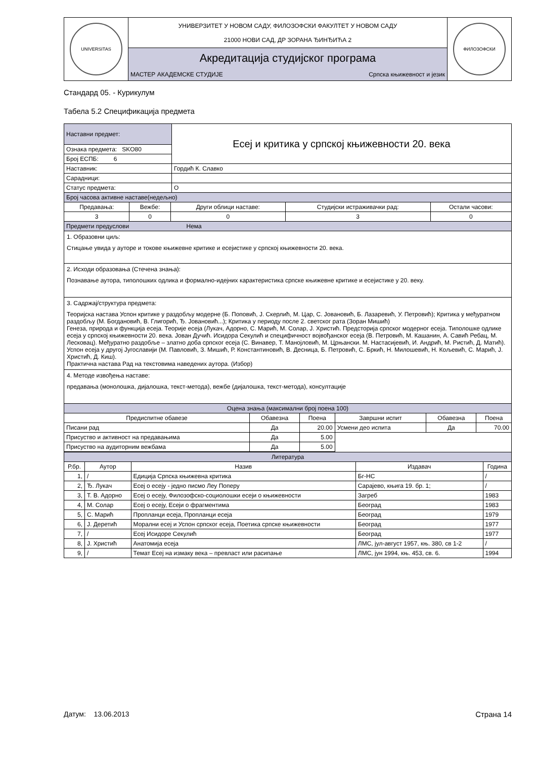| UNIVERSITAS | УНИВЕРЗИТЕТ У НОВОМ САДУ, ФИЛОЗОФСКИ ФАКУЛТЕТ У НОВОМ САДУ 21000 НОВИ САД, ДР ЗОРАНА ЂИНЂИЋА 2 | ФИЛОЗОФСКИ |
| | Акредитација студијског програма | |
| | МАСТЕР АКАДЕМСКЕ СТУДИЈЕ Српска књижевност и језик | |
Стандард 05. - Курикулум
Табела 5.2 Спецификација предмета
| Наставни предмет: | Есеј и критика у српској књижевности 20. века |
| Ознака предмета: SKO80 | |
| Број ЕСПБ: 6 | |
| Наставник: | Гордић К. Славко |
| Сарадници: | |
| Статус предмета: | О |
| Број часова активне наставе(недељно) | | | | |
| Предавања: | Вежбе: | Други облици наставе: | Студијски истраживачки рад: | Остали часови: |
| 3 | 0 | 0 | 3 | 0 |
| Предмети предуслови Нема | | | | |
1. Образовни циљ:
Стицање увида у ауторе и токове књижевне критике и есејистике у српској књижевности 20. века.
2. Исходи образовања (Стечена знања):
Познавање аутора, типолошких одлика и формално-идејних карактеристика српске књижевне критике и есејистике у 20. веку.
3. Садржај/структура предмета:
Теоријска настава Успон критике у раздобљу модерне (Б. Поповић, Ј. Скерлић, М. Цар, С. Јовановић, Б. Лазаревић, У. Петровић); Критика у међуратном раздобљу (М. Богдановић, В. Глигорић, Ђ. Јовановић...); Критика у периоду после 2. светског рата (Зоран Мишић)
Генеза, природа и функција есеја. Теорије есеја (Лукач, Адорно, С. Марић, М. Солар, Ј. Христић. Предсторија српског модерног есеја. Типолошке одлике есеја у српској књижевности 20. века. Јован Дучић. Исидора Секулић и специфичност војвођанског есеја (В. Петровић, М. Кашанин, А. Савић Ребац, М. Лесковац). Међуратно раздобље – златно доба српског есеја (С. Винавер, Т. Манојловић, М. Црњански. М. Настасијевић, И. Андрић, М. Ристић, Д. Матић). Успон есеја у другој Југославији (М. Павловић, З. Мишић, Р. Константиновић, В. Десница, Б. Петровић, С. Бркић, Н. Милошевић, Н. Кољевић, С. Марић, Ј. Христић, Д. Киш).
Практична настава Рад на текстовима наведених аутора. (Избор)
4. Методе извођења наставе:
предавања (монолошка, дијалошка, текст-метода), вежбе (дијалошка, текст-метода), консултације
| Оцена знања (максимални број поена 100) | | | | | |
| Предиспитне обавезе | Обавезна | Поена | Завршни испит | Обавезна | Поена |
| Писани рад | Да | 20.00 | Усмени део испита | Да | 70.00 |
| Присуство и активност на предавањима | Да | 5.00 | | | |
| Присуство на аудиторним вежбама | Да | 5.00 | | | |
| Литература | | | | |
| Р.бр. | Аутор | Назив | Издавач | Година |
| 1, | / | Едиција Српска књижевна критика | Бг-НС | / |
| 2, | Ђ. Лукач | Есеј о есеју - једно писмо Леу Поперу | Сарајево, књига 19. бр. 1; | / |
| 3, | Т. В. Адорно | Есеј о есеју, Филозофско-социолошки есеји о књижевности | Загреб | 1983 |
| 4, | М. Солар | Есеј о есеју, Есеји о фрагментима | Београд | 1983 |
| 5, | С. Марић | Пропланци есеја, Пропланци есеја | Београд | 1979 |
| 6, | Ј. Деретић | Морални есеј и Успон српског есеја, Поетика српске књижевности | Београд | 1977 |
| 7, | / | Есеј Исидоре Секулић | Београд | 1977 |
| 8, | Ј. Христић | Анатомија есеја | ЛМС, јул-август 1957, књ. 380, св 1-2 | / |
| 9, | / | Темат Есеј на измаку века – превласт или расипање | ЛМС, јун 1994, књ. 453, св. 6. | 1994 |
Датум: 13.06.2013 Страна 14